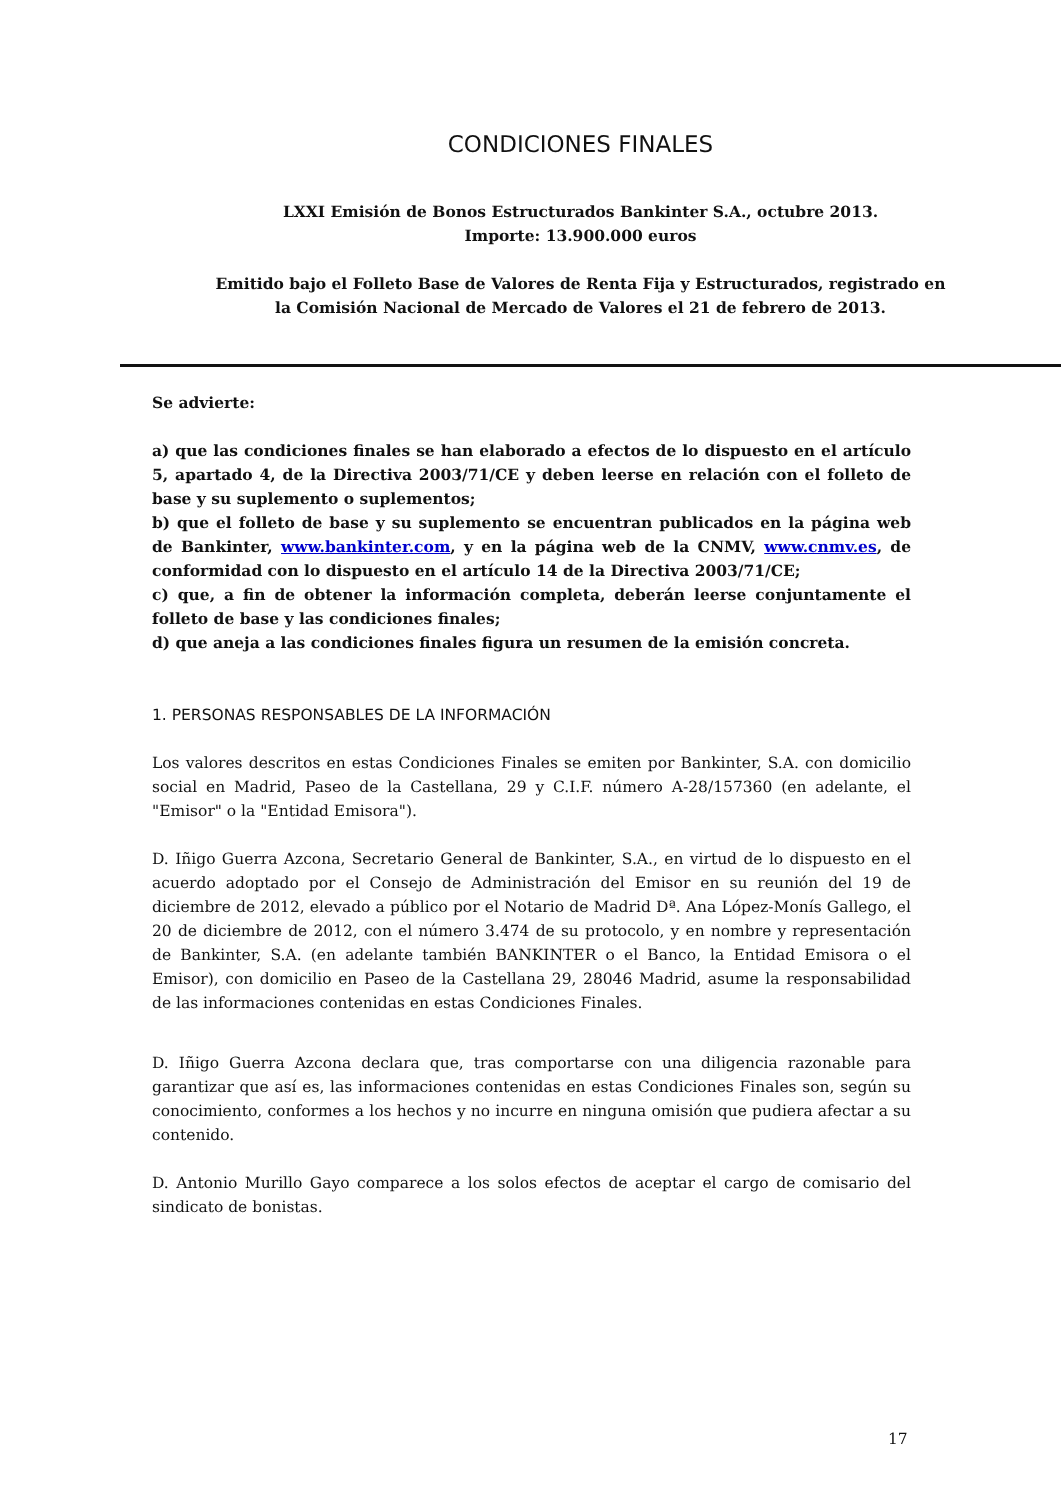CONDICIONES FINALES
LXXI Emisión de Bonos Estructurados Bankinter S.A., octubre 2013.
Importe: 13.900.000 euros
Emitido bajo el Folleto Base de Valores de Renta Fija y Estructurados, registrado en
la Comisión Nacional de Mercado de Valores el 21 de febrero de 2013.
Se advierte:
a) que las condiciones finales se han elaborado a efectos de lo dispuesto en el artículo 5, apartado 4, de la Directiva 2003/71/CE y deben leerse en relación con el folleto de base y su suplemento o suplementos;
b) que el folleto de base y su suplemento se encuentran publicados en la página web de Bankinter, www.bankinter.com, y en la página web de la CNMV, www.cnmv.es, de conformidad con lo dispuesto en el artículo 14 de la Directiva 2003/71/CE;
c) que, a fin de obtener la información completa, deberán leerse conjuntamente el folleto de base y las condiciones finales;
d) que aneja a las condiciones finales figura un resumen de la emisión concreta.
1. PERSONAS RESPONSABLES DE LA INFORMACIÓN
Los valores descritos en estas Condiciones Finales se emiten por Bankinter, S.A. con domicilio social en Madrid, Paseo de la Castellana, 29 y C.I.F. número A-28/157360 (en adelante, el "Emisor" o la "Entidad Emisora").
D. Iñigo Guerra Azcona, Secretario General de Bankinter, S.A., en virtud de lo dispuesto en el acuerdo adoptado por el Consejo de Administración del Emisor en su reunión del 19 de diciembre de 2012, elevado a público por el Notario de Madrid Dª. Ana López-Monís Gallego, el 20 de diciembre de 2012, con el número 3.474 de su protocolo, y en nombre y representación de Bankinter, S.A. (en adelante también BANKINTER o el Banco, la Entidad Emisora o el Emisor), con domicilio en Paseo de la Castellana 29, 28046 Madrid, asume la responsabilidad de las informaciones contenidas en estas Condiciones Finales.
D. Iñigo Guerra Azcona declara que, tras comportarse con una diligencia razonable para garantizar que así es, las informaciones contenidas en estas Condiciones Finales son, según su conocimiento, conformes a los hechos y no incurre en ninguna omisión que pudiera afectar a su contenido.
D. Antonio Murillo Gayo comparece a los solos efectos de aceptar el cargo de comisario del sindicato de bonistas.
17